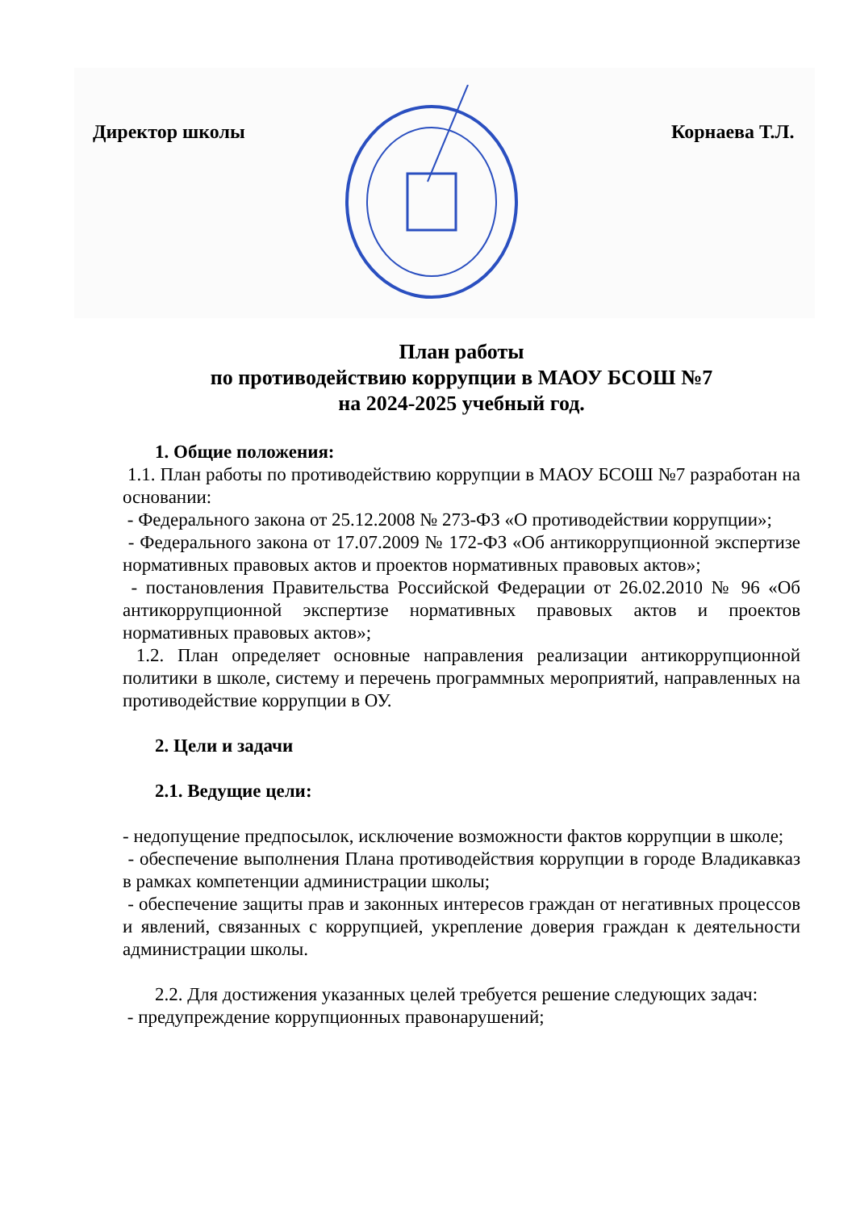Директор школы Корнаева Т.Л.
План работы
по противодействию коррупции в МАОУ БСОШ №7
на 2024-2025 учебный год.
1. Общие положения:
1.1. План работы по противодействию коррупции в МАОУ БСОШ №7 разработан на основании:
- Федерального закона от 25.12.2008 № 273-ФЗ «О противодействии коррупции»;
- Федерального закона от 17.07.2009 № 172-ФЗ «Об антикоррупционной экспертизе нормативных правовых актов и проектов нормативных правовых актов»;
- постановления Правительства Российской Федерации от 26.02.2010 № 96 «Об антикоррупционной экспертизе нормативных правовых актов и проектов нормативных правовых актов»;
1.2. План определяет основные направления реализации антикоррупционной политики в школе, систему и перечень программных мероприятий, направленных на противодействие коррупции в ОУ.
2. Цели и задачи
2.1. Ведущие цели:
- недопущение предпосылок, исключение возможности фактов коррупции в школе;
- обеспечение выполнения Плана противодействия коррупции в городе Владикавказ в рамках компетенции администрации школы;
- обеспечение защиты прав и законных интересов граждан от негативных процессов и явлений, связанных с коррупцией, укрепление доверия граждан к деятельности администрации школы.
2.2. Для достижения указанных целей требуется решение следующих задач:
- предупреждение коррупционных правонарушений;